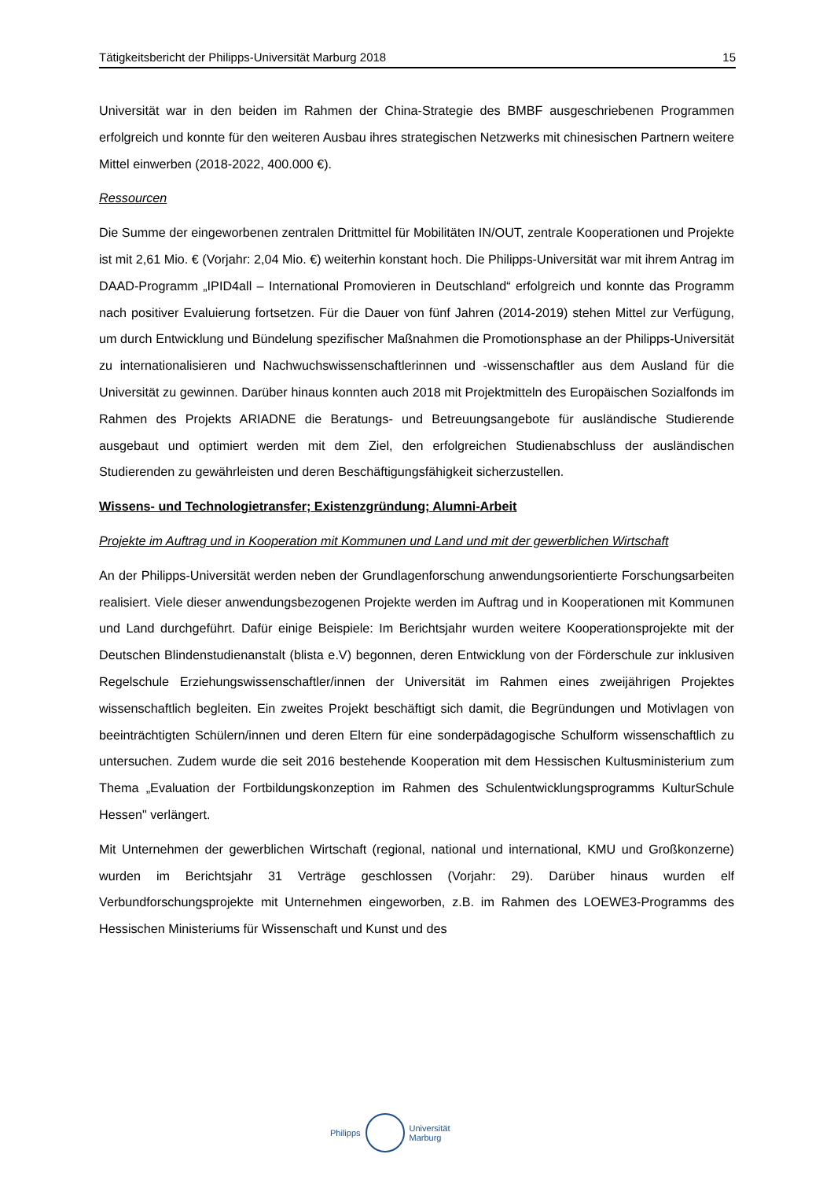Tätigkeitsbericht der Philipps-Universität Marburg 2018 15
Universität war in den beiden im Rahmen der China-Strategie des BMBF ausgeschriebenen Programmen erfolgreich und konnte für den weiteren Ausbau ihres strategischen Netzwerks mit chinesischen Partnern weitere Mittel einwerben (2018-2022, 400.000 €).
Ressourcen
Die Summe der eingeworbenen zentralen Drittmittel für Mobilitäten IN/OUT, zentrale Kooperationen und Projekte ist mit 2,61 Mio. € (Vorjahr: 2,04 Mio. €) weiterhin konstant hoch. Die Philipps-Universität war mit ihrem Antrag im DAAD-Programm „IPID4all – International Promovieren in Deutschland“ erfolgreich und konnte das Programm nach positiver Evaluierung fortsetzen. Für die Dauer von fünf Jahren (2014-2019) stehen Mittel zur Verfügung, um durch Entwicklung und Bündelung spezifischer Maßnahmen die Promotionsphase an der Philipps-Universität zu internationalisieren und Nachwuchswissenschaftlerinnen und -wissenschaftler aus dem Ausland für die Universität zu gewinnen. Darüber hinaus konnten auch 2018 mit Projektmitteln des Europäischen Sozialfonds im Rahmen des Projekts ARIADNE die Beratungs- und Betreuungsangebote für ausländische Studierende ausgebaut und optimiert werden mit dem Ziel, den erfolgreichen Studienabschluss der ausländischen Studierenden zu gewährleisten und deren Beschäftigungsfähigkeit sicherzustellen.
Wissens- und Technologietransfer; Existenzgründung; Alumni-Arbeit
Projekte im Auftrag und in Kooperation mit Kommunen und Land und mit der gewerblichen Wirtschaft
An der Philipps-Universität werden neben der Grundlagenforschung anwendungsorientierte Forschungsarbeiten realisiert. Viele dieser anwendungsbezogenen Projekte werden im Auftrag und in Kooperationen mit Kommunen und Land durchgeführt. Dafür einige Beispiele: Im Berichtsjahr wurden weitere Kooperationsprojekte mit der Deutschen Blindenstudienanstalt (blista e.V) begonnen, deren Entwicklung von der Förderschule zur inklusiven Regelschule Erziehungswissenschaftler/innen der Universität im Rahmen eines zweijährigen Projektes wissenschaftlich begleiten. Ein zweites Projekt beschäftigt sich damit, die Begründungen und Motivlagen von beeinträchtigten Schülern/innen und deren Eltern für eine sonderpädagogische Schulform wissenschaftlich zu untersuchen. Zudem wurde die seit 2016 bestehende Kooperation mit dem Hessischen Kultusministerium zum Thema „Evaluation der Fortbildungskonzeption im Rahmen des Schulentwicklungsprogramms KulturSchule Hessen" verlängert.
Mit Unternehmen der gewerblichen Wirtschaft (regional, national und international, KMU und Großkonzerne) wurden im Berichtsjahr 31 Verträge geschlossen (Vorjahr: 29). Darüber hinaus wurden elf Verbundforschungsprojekte mit Unternehmen eingeworben, z.B. im Rahmen des LOEWE3-Programms des Hessischen Ministeriums für Wissenschaft und Kunst und des
Philipps
Universität
Marburg